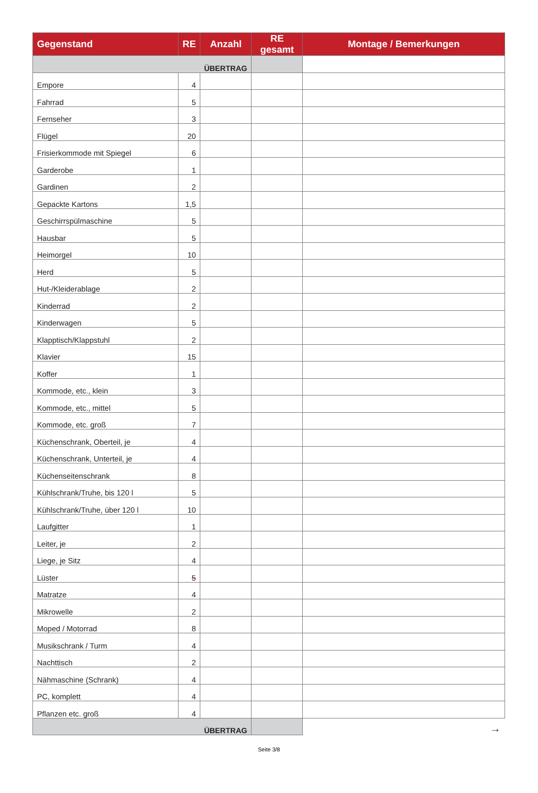| Gegenstand | RE | Anzahl | RE gesamt | Montage / Bemerkungen |
| --- | --- | --- | --- | --- |
| ÜBERTRAG | | | | |
| Empore | 4 | | | |
| Fahrrad | 5 | | | |
| Fernseher | 3 | | | |
| Flügel | 20 | | | |
| Frisierkommode mit Spiegel | 6 | | | |
| Garderobe | 1 | | | |
| Gardinen | 2 | | | |
| Gepackte Kartons | 1,5 | | | |
| Geschirrspülmaschine | 5 | | | |
| Hausbar | 5 | | | |
| Heimorgel | 10 | | | |
| Herd | 5 | | | |
| Hut-/Kleiderablage | 2 | | | |
| Kinderrad | 2 | | | |
| Kinderwagen | 5 | | | |
| Klapptisch/Klappstuhl | 2 | | | |
| Klavier | 15 | | | |
| Koffer | 1 | | | |
| Kommode, etc., klein | 3 | | | |
| Kommode, etc., mittel | 5 | | | |
| Kommode, etc. groß | 7 | | | |
| Küchenschrank, Oberteil, je | 4 | | | |
| Küchenschrank, Unterteil, je | 4 | | | |
| Küchenseitenschrank | 8 | | | |
| Kühlschrank/Truhe, bis 120 l | 5 | | | |
| Kühlschrank/Truhe, über 120 l | 10 | | | |
| Laufgitter | 1 | | | |
| Leiter, je | 2 | | | |
| Liege, je Sitz | 4 | | | |
| Lüster | 5 | | | |
| Matratze | 4 | | | |
| Mikrowelle | 2 | | | |
| Moped / Motorrad | 8 | | | |
| Musikschrank / Turm | 4 | | | |
| Nachttisch | 2 | | | |
| Nähmaschine (Schrank) | 4 | | | |
| PC, komplett | 4 | | | |
| Pflanzen etc. groß | 4 | | | |
| ÜBERTRAG | | | | → |
Seite 3/8